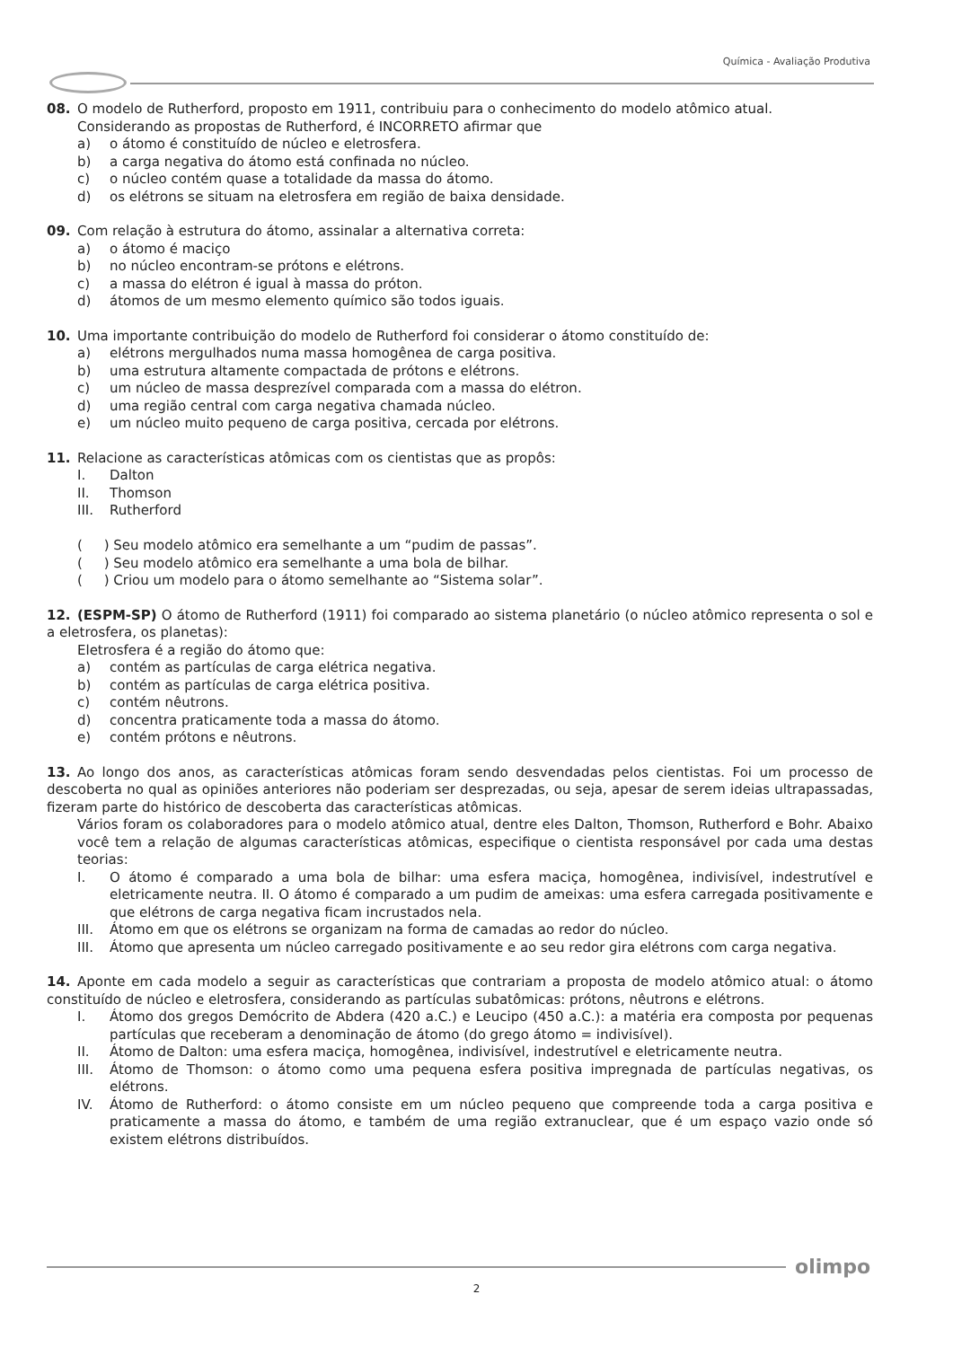Química - Avaliação Produtiva
08. O modelo de Rutherford, proposto em 1911, contribuiu para o conhecimento do modelo atômico atual.
Considerando as propostas de Rutherford, é INCORRETO afirmar que
a) o átomo é constituído de núcleo e eletrosfera.
b) a carga negativa do átomo está confinada no núcleo.
c) o núcleo contém quase a totalidade da massa do átomo.
d) os elétrons se situam na eletrosfera em região de baixa densidade.
09. Com relação à estrutura do átomo, assinalar a alternativa correta:
a) o átomo é maciço
b) no núcleo encontram-se prótons e elétrons.
c) a massa do elétron é igual à massa do próton.
d) átomos de um mesmo elemento químico são todos iguais.
10. Uma importante contribuição do modelo de Rutherford foi considerar o átomo constituído de:
a) elétrons mergulhados numa massa homogênea de carga positiva.
b) uma estrutura altamente compactada de prótons e elétrons.
c) um núcleo de massa desprezível comparada com a massa do elétron.
d) uma região central com carga negativa chamada núcleo.
e) um núcleo muito pequeno de carga positiva, cercada por elétrons.
11. Relacione as características atômicas com os cientistas que as propôs:
I. Dalton
II. Thomson
III. Rutherford
( ) Seu modelo atômico era semelhante a um “pudim de passas”.
( ) Seu modelo atômico era semelhante a uma bola de bilhar.
( ) Criou um modelo para o átomo semelhante ao “Sistema solar”.
12. (ESPM-SP) O átomo de Rutherford (1911) foi comparado ao sistema planetário (o núcleo atômico representa o sol e a eletrosfera, os planetas):
Eletrosfera é a região do átomo que:
a) contém as partículas de carga elétrica negativa.
b) contém as partículas de carga elétrica positiva.
c) contém nêutrons.
d) concentra praticamente toda a massa do átomo.
e) contém prótons e nêutrons.
13. Ao longo dos anos, as características atômicas foram sendo desvendadas pelos cientistas. Foi um processo de descoberta no qual as opiniões anteriores não poderiam ser desprezadas, ou seja, apesar de serem ideias ultrapassadas, fizeram parte do histórico de descoberta das características atômicas.
Vários foram os colaboradores para o modelo atômico atual, dentre eles Dalton, Thomson, Rutherford e Bohr. Abaixo você tem a relação de algumas características atômicas, especifique o cientista responsável por cada uma destas teorias:
I. O átomo é comparado a uma bola de bilhar: uma esfera maciça, homogênea, indivisível, indestrutível e eletricamente neutra. II. O átomo é comparado a um pudim de ameixas: uma esfera carregada positivamente e que elétrons de carga negativa ficam incrustados nela.
III. Átomo em que os elétrons se organizam na forma de camadas ao redor do núcleo.
III. Átomo que apresenta um núcleo carregado positivamente e ao seu redor gira elétrons com carga negativa.
14. Aponte em cada modelo a seguir as características que contrariam a proposta de modelo atômico atual: o átomo constituído de núcleo e eletrosfera, considerando as partículas subatômicas: prótons, nêutrons e elétrons.
I. Átomo dos gregos Demócrito de Abdera (420 a.C.) e Leucipo (450 a.C.): a matéria era composta por pequenas partículas que receberam a denominação de átomo (do grego átomo = indivisível).
II. Átomo de Dalton: uma esfera maciça, homogênea, indivisível, indestrutível e eletricamente neutra.
III. Átomo de Thomson: o átomo como uma pequena esfera positiva impregnada de partículas negativas, os elétrons.
IV. Átomo de Rutherford: o átomo consiste em um núcleo pequeno que compreende toda a carga positiva e praticamente a massa do átomo, e também de uma região extranuclear, que é um espaço vazio onde só existem elétrons distribuídos.
olimpo
2